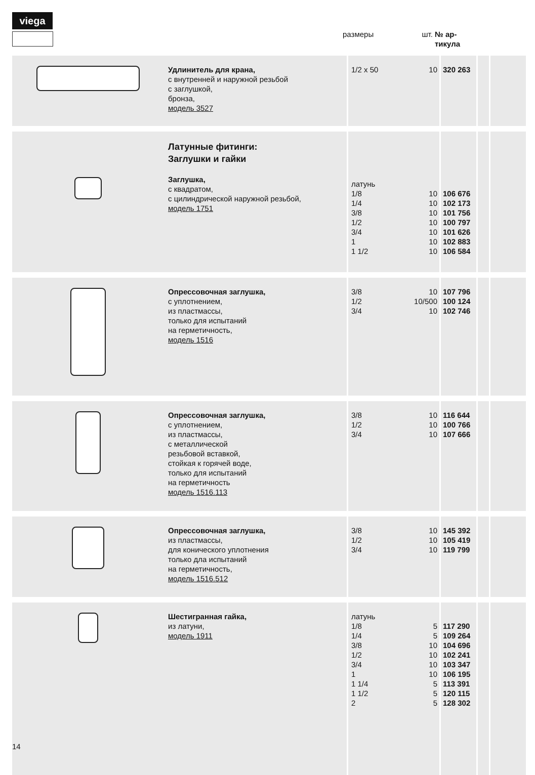viega
| | размеры | шт. | № ар- тикула |
| | Удлинитель для крана, с внутренней и наружной резьбой с заглушкой, бронза, модель 3527 | 1/2 x 50 | 10 | 320 263 | | |
| | Латунные фитинги: Заглушки и гайки Заглушка, с квадратом, с цилиндрической наружной резьбой, модель 1751 | латунь 1/8 1/4 3/8 1/2 3/4 1 1 1/2 | 10 10 10 10 10 10 10 | 106 676 102 173 101 756 100 797 101 626 102 883 106 584 | | |
| | Опрессовочная заглушка, с уплотнением, из пластмассы, только для испытаний на герметичность, модель 1516 | 3/8 1/2 3/4 | 10 10/500 10 | 107 796 100 124 102 746 | | |
| | Опрессовочная заглушка, с уплотнением, из пластмассы, с металлической резьбовой вставкой, стойкая к горячей воде, только для испытаний на герметичность модель 1516.113 | 3/8 1/2 3/4 | 10 10 10 | 116 644 100 766 107 666 | | |
| | Опрессовочная заглушка, из пластмассы, для конического уплотнения только дла испытаний на герметичность, модель 1516.512 | 3/8 1/2 3/4 | 10 10 10 | 145 392 105 419 119 799 | | |
| | Шестигранная гайка, из латуни, модель 1911 | латунь 1/8 1/4 3/8 1/2 3/4 1 1 1/4 1 1/2 2 | 5 5 10 10 10 10 5 5 5 | 117 290 109 264 104 696 102 241 103 347 106 195 113 391 120 115 128 302 | | |
14